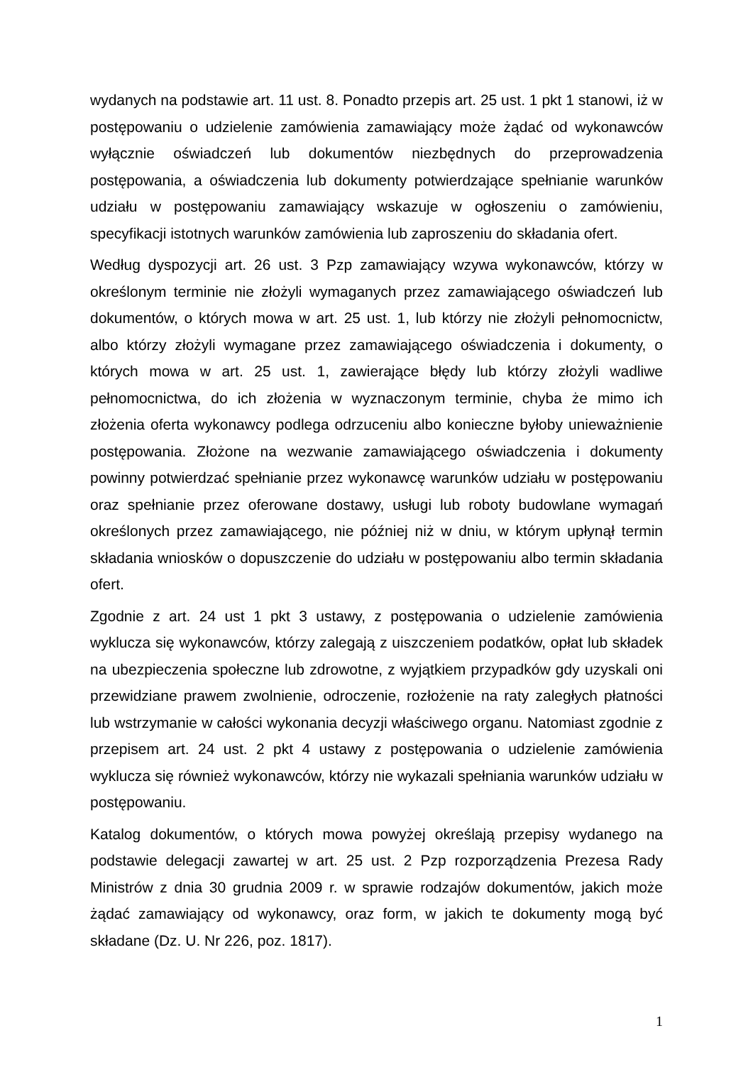wydanych na podstawie art. 11 ust. 8. Ponadto przepis art. 25 ust. 1 pkt 1 stanowi, iż w postępowaniu o udzielenie zamówienia zamawiający może żądać od wykonawców wyłącznie oświadczeń lub dokumentów niezbędnych do przeprowadzenia postępowania, a oświadczenia lub dokumenty potwierdzające spełnianie warunków udziału w postępowaniu zamawiający wskazuje w ogłoszeniu o zamówieniu, specyfikacji istotnych warunków zamówienia lub zaproszeniu do składania ofert.
Według dyspozycji art. 26 ust. 3 Pzp zamawiający wzywa wykonawców, którzy w określonym terminie nie złożyli wymaganych przez zamawiającego oświadczeń lub dokumentów, o których mowa w art. 25 ust. 1, lub którzy nie złożyli pełnomocnictw, albo którzy złożyli wymagane przez zamawiającego oświadczenia i dokumenty, o których mowa w art. 25 ust. 1, zawierające błędy lub którzy złożyli wadliwe pełnomocnictwa, do ich złożenia w wyznaczonym terminie, chyba że mimo ich złożenia oferta wykonawcy podlega odrzuceniu albo konieczne byłoby unieważnienie postępowania. Złożone na wezwanie zamawiającego oświadczenia i dokumenty powinny potwierdzać spełnianie przez wykonawcę warunków udziału w postępowaniu oraz spełnianie przez oferowane dostawy, usługi lub roboty budowlane wymagań określonych przez zamawiającego, nie później niż w dniu, w którym upłynął termin składania wniosków o dopuszczenie do udziału w postępowaniu albo termin składania ofert.
Zgodnie z art. 24 ust 1 pkt 3 ustawy, z postępowania o udzielenie zamówienia wyklucza się wykonawców, którzy zalegają z uiszczeniem podatków, opłat lub składek na ubezpieczenia społeczne lub zdrowotne, z wyjątkiem przypadków gdy uzyskali oni przewidziane prawem zwolnienie, odroczenie, rozłożenie na raty zaległych płatności lub wstrzymanie w całości wykonania decyzji właściwego organu. Natomiast zgodnie z przepisem art. 24 ust. 2 pkt 4 ustawy z postępowania o udzielenie zamówienia wyklucza się również wykonawców, którzy nie wykazali spełniania warunków udziału w postępowaniu.
Katalog dokumentów, o których mowa powyżej określają przepisy wydanego na podstawie delegacji zawartej w art. 25 ust. 2 Pzp rozporządzenia Prezesa Rady Ministrów z dnia 30 grudnia 2009 r. w sprawie rodzajów dokumentów, jakich może żądać zamawiający od wykonawcy, oraz form, w jakich te dokumenty mogą być składane (Dz. U. Nr 226, poz. 1817).
1